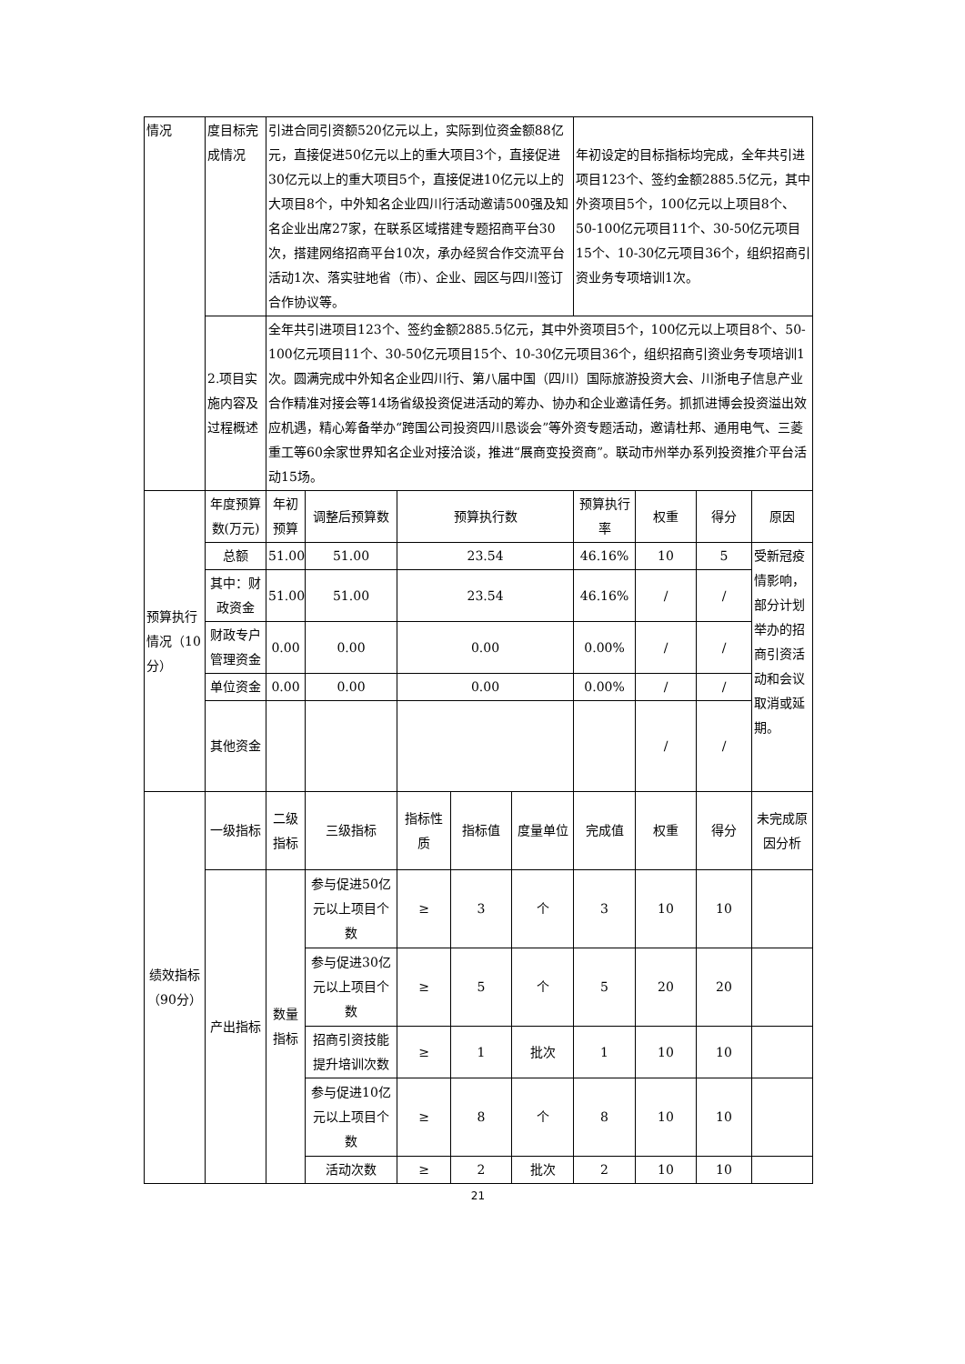| 情况 | 度目标完成情况 | 引进合同引资额520亿元以上，实际到位资金额88亿元，直接促进50亿元以上的重大项目3个，直接促进30亿元以上的重大项目5个，直接促进10亿元以上的大项目8个，中外知名企业四川行活动邀请500强及知名企业出席27家，在联系区域搭建专题招商平台30次，搭建网络招商平台10次，承办经贸合作交流平台活动1次、落实驻地省（市）、企业、园区与四川签订合作协议等。 | | | | | 年初设定的目标指标均完成，全年共引进项目123个、签约金额2885.5亿元，其中外资项目5个，100亿元以上项目8个、50-100亿元项目11个、30-50亿元项目15个、10-30亿元项目36个，组织招商引资业务专项培训1次。 | | | |
| | 2.项目实施内容及过程概述 | 全年共引进项目123个、签约金额2885.5亿元，其中外资项目5个，100亿元以上项目8个、50-100亿元项目11个、30-50亿元项目15个、10-30亿元项目36个，组织招商引资业务专项培训1次。圆满完成中外知名企业四川行、第八届中国（四川）国际旅游投资大会、川浙电子信息产业合作精准对接会等14场省级投资促进活动的筹办、协办和企业邀请任务。抓抓进博会投资溢出效应机遇，精心筹备举办“跨国公司投资四川恳谈会”等外资专题活动，邀请杜邦、通用电气、三菱重工等60余家世界知名企业对接洽谈，推进“展商变投资商”。联动市州举办系列投资推介平台活动15场。 | | | | | | | | |
| 预算执行情况（10分） | 年度预算数(万元) | 年初预算 | 调整后预算数 | 预算执行数 | | | 预算执行率 | 权重 | 得分 | 原因 |
| | 总额 | 51.00 | 51.00 | 23.54 | | | 46.16% | 10 | 5 | 受新冠疫情影响，部分计划举办的招商引资活动和会议取消或延期。 |
| | 其中：财政资金 | 51.00 | 51.00 | 23.54 | | | 46.16% | / | / | |
| | 财政专户管理资金 | 0.00 | 0.00 | 0.00 | | | 0.00% | / | / | |
| | 单位资金 | 0.00 | 0.00 | 0.00 | | | 0.00% | / | / | |
| | 其他资金 | | | | | | | / | / | |
| 绩效指标（90分） | 一级指标 | 二级指标 | 三级指标 | 指标性质 | 指标值 | 度量单位 | 完成值 | 权重 | 得分 | 未完成原因分析 |
| | 产出指标 | 数量指标 | 参与促进50亿元以上项目个数 | ≥ | 3 | 个 | 3 | 10 | 10 | |
| | | | 参与促进30亿元以上项目个数 | ≥ | 5 | 个 | 5 | 20 | 20 | |
| | | | 招商引资技能提升培训次数 | ≥ | 1 | 批次 | 1 | 10 | 10 | |
| | | | 参与促进10亿元以上项目个数 | ≥ | 8 | 个 | 8 | 10 | 10 | |
| | | | 活动次数 | ≥ | 2 | 批次 | 2 | 10 | 10 | |
21